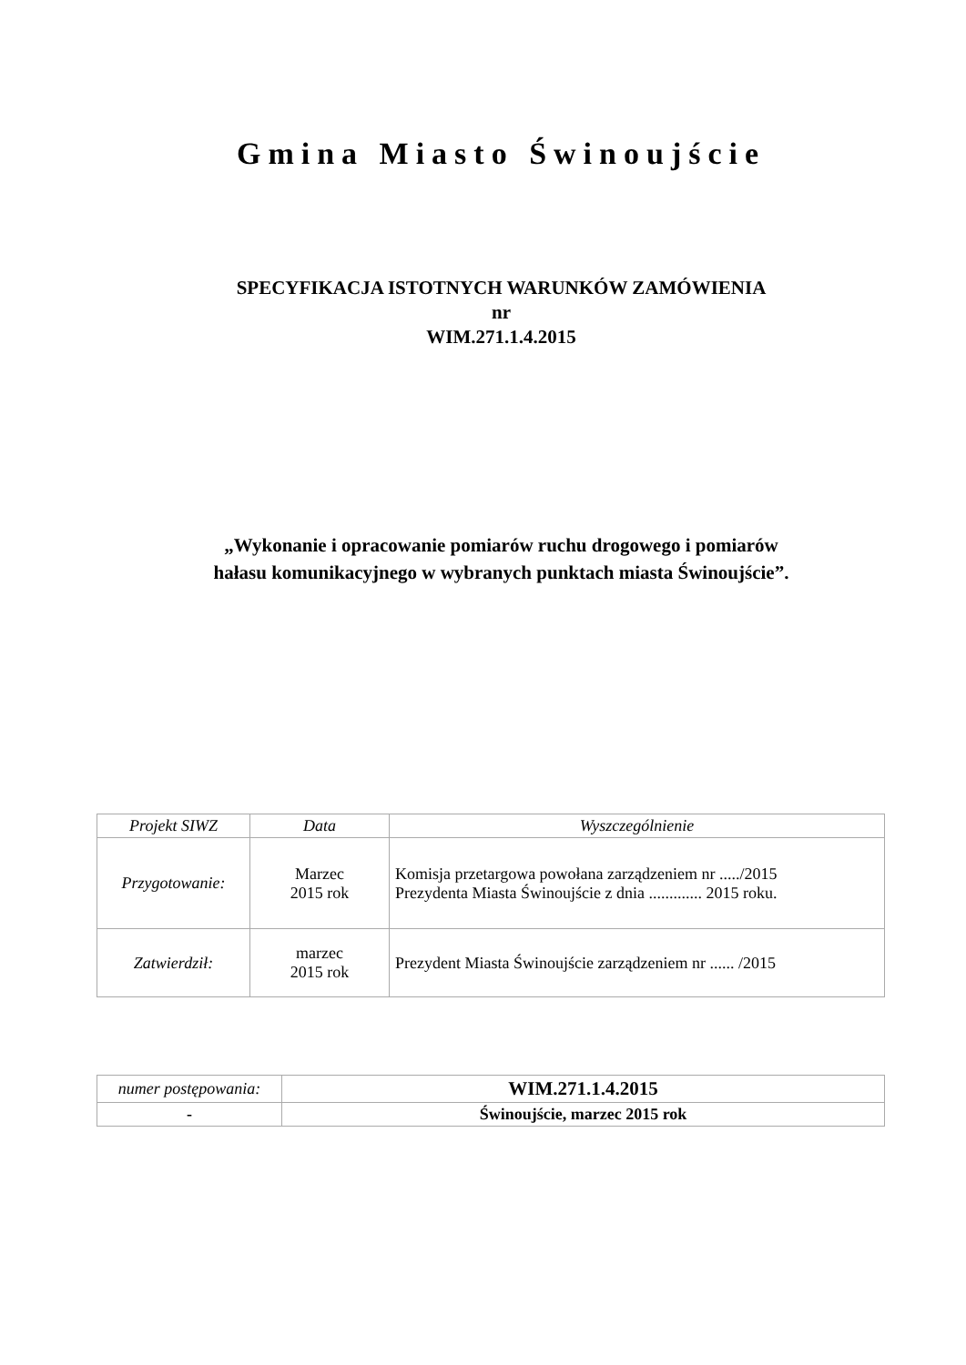Gmina Miasto Świnoujście
SPECYFIKACJA ISTOTNYCH WARUNKÓW ZAMÓWIENIA
nr
WIM.271.1.4.2015
„Wykonanie i opracowanie pomiarów ruchu drogowego i pomiarów
hałasu komunikacyjnego w wybranych punktach miasta Świnoujście”.
| Projekt SIWZ | Data | Wyszczególnienie |
| Przygotowanie: | Marzec 2015 rok | Komisja przetargowa powołana zarządzeniem nr ...../2015 Prezydenta Miasta Świnoujście z dnia ............. 2015 roku. |
| Zatwierdził: | marzec 2015 rok | Prezydent Miasta Świnoujście zarządzeniem nr ...... /2015 |
| numer postępowania: | WIM.271.1.4.2015 |
| - | Świnoujście, marzec 2015 rok |